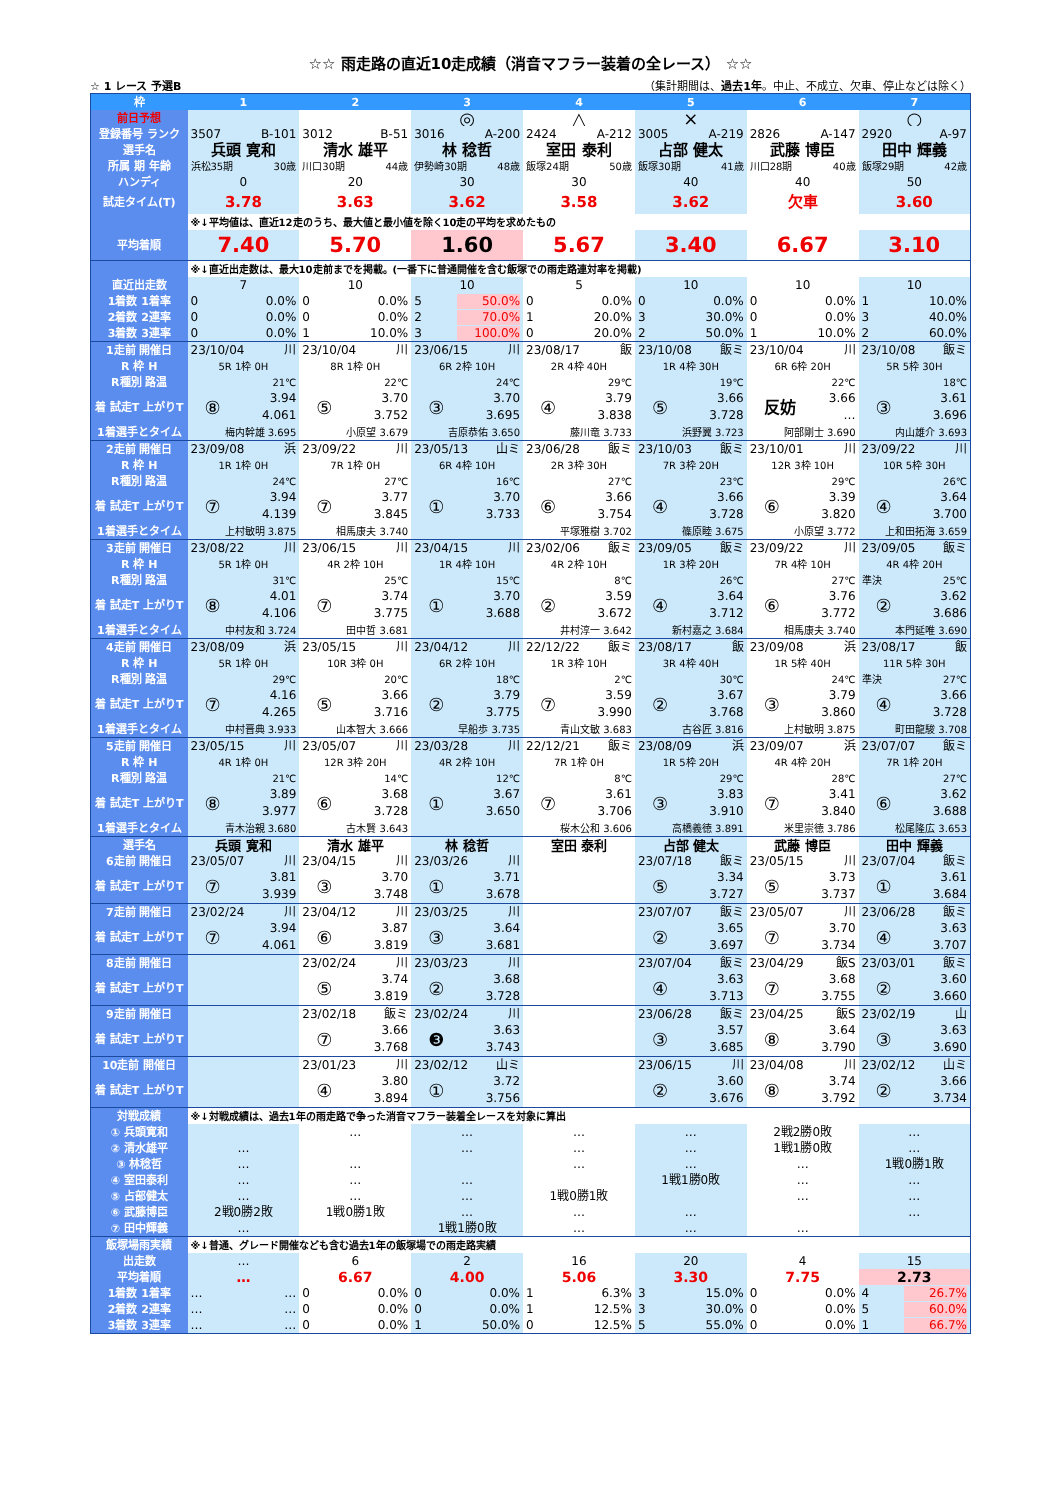☆☆ 雨走路の直近10走成績（消音マフラー装着の全レース） ☆☆
☆ 1 レース 予選B （集計期間は、過去1年。中止、不成立、欠車、停止などは除く）
| 枠 | 1 | 2 | 3 | 4 | 5 | 6 | 7 |
| --- | --- | --- | --- | --- | --- | --- | --- |
| 前日予想 | | | ◎ | △ | × | | ○ |
| 登録番号 ランク | 3507 B-101 | 3012 B-51 | 3016 A-200 | 2424 A-212 | 3005 A-219 | 2826 A-147 | 2920 A-97 |
| 選手名 | 兵頭 寛和 | 清水 雄平 | 林 稔哲 | 室田 泰利 | 占部 健太 | 武藤 博臣 | 田中 輝義 |
| 所属 期 年齢 | 浜松35期 30歳 | 川口30期 44歳 | 伊勢崎30期 48歳 | 飯塚24期 50歳 | 飯塚30期 41歳 | 川口28期 40歳 | 飯塚29期 42歳 |
| ハンディ | 0 | 20 | 30 | 30 | 40 | 40 | 50 |
| 試走タイム(T) | 3.78 | 3.63 | 3.62 | 3.58 | 3.62 | 欠車 | 3.60 |
| | ※↓平均値は、直近12走のうち、最大値と最小値を除く10走の平均を求めたもの | | | | | | |
| 平均着順 | 7.40 | 5.70 | 1.60 | 5.67 | 3.40 | 6.67 | 3.10 |
| | ※↓直近出走数は、最大10走前までを掲載。(一番下に普通開催を含む飯塚での雨走路連対率を掲載) | | | | | | |
| 直近出走数 | 7 | 10 | 10 | 5 | 10 | 10 | 10 |
| 1着数 1着率 | 0 0.0% | 0 0.0% | 5 50.0% | 0 0.0% | 0 0.0% | 0 0.0% | 1 10.0% |
| 2着数 2連率 | 0 0.0% | 0 0.0% | 2 70.0% | 1 20.0% | 3 30.0% | 0 0.0% | 3 40.0% |
| 3着数 3連率 | 0 0.0% | 1 10.0% | 3 100.0% | 0 20.0% | 2 50.0% | 1 10.0% | 2 60.0% |
| 1走前 開催日 | 23/10/04 川 | 23/10/04 川 | 23/06/15 川 | 23/08/17 飯 | 23/10/08 飯ミ | 23/10/04 川 | 23/10/08 飯ミ |
| R 枠 H | 5R 1枠 0H | 8R 1枠 0H | 6R 2枠 10H | 2R 4枠 40H | 1R 4枠 30H | 6R 6枠 20H | 5R 5枠 30H |
| R種別 路温 | 21℃ | 22℃ | 24℃ | 29℃ | 19℃ | 22℃ | 18℃ |
| 着 試走T 上がりT | ⑧ 3.94 4.061 | ⑤ 3.70 3.752 | ③ 3.70 3.695 | ④ 3.79 3.838 | ⑤ 3.66 3.728 | 反妨 3.66 … | ③ 3.61 3.696 |
| 1着選手とタイム | 梅内幹雄 3.695 | 小原望 3.679 | 吉原恭佑 3.650 | 藤川竜 3.733 | 浜野翼 3.723 | 阿部剛士 3.690 | 内山雄介 3.693 |
| 2走前 開催日 | 23/09/08 浜 | 23/09/22 川 | 23/05/13 山ミ | 23/06/28 飯ミ | 23/10/03 飯ミ | 23/10/01 川 | 23/09/22 川 |
| R 枠 H | 1R 1枠 0H | 7R 1枠 0H | 6R 4枠 10H | 2R 3枠 30H | 7R 3枠 20H | 12R 3枠 10H | 10R 5枠 30H |
| R種別 路温 | 24℃ | 27℃ | 16℃ | 27℃ | 23℃ | 29℃ | 26℃ |
| 着 試走T 上がりT | ⑦ 3.94 4.139 | ⑦ 3.77 3.845 | ① 3.70 3.733 | ⑥ 3.66 3.754 | ④ 3.66 3.728 | ⑥ 3.39 3.820 | ④ 3.64 3.700 |
| 1着選手とタイム | 上村敏明 3.875 | 相馬康夫 3.740 | | 平塚雅樹 3.702 | 篠原睦 3.675 | 小原望 3.772 | 上和田拓海 3.659 |
| 3走前 開催日 | 23/08/22 川 | 23/06/15 川 | 23/04/15 川 | 23/02/06 飯ミ | 23/09/05 飯ミ | 23/09/22 川 | 23/09/05 飯ミ |
| R 枠 H | 5R 1枠 0H | 4R 2枠 10H | 1R 4枠 10H | 4R 2枠 10H | 1R 3枠 20H | 7R 4枠 10H | 4R 4枠 20H |
| R種別 路温 | 31℃ | 25℃ | 15℃ | 8℃ | 26℃ | 27℃ | 準決 25℃ |
| 着 試走T 上がりT | ⑧ 4.01 4.106 | ⑦ 3.74 3.775 | ① 3.70 3.688 | ② 3.59 3.672 | ④ 3.64 3.712 | ⑥ 3.76 3.772 | ② 3.62 3.686 |
| 1着選手とタイム | 中村友和 3.724 | 田中哲 3.681 | | 井村淳一 3.642 | 新村嘉之 3.684 | 相馬康夫 3.740 | 本門延唯 3.690 |
| 4走前 開催日 | 23/08/09 浜 | 23/05/15 川 | 23/04/12 川 | 22/12/22 飯ミ | 23/08/17 飯 | 23/09/08 浜 | 23/08/17 飯 |
| R 枠 H | 5R 1枠 0H | 10R 3枠 0H | 6R 2枠 10H | 1R 3枠 10H | 3R 4枠 40H | 1R 5枠 40H | 11R 5枠 30H |
| R種別 路温 | 29℃ | 20℃ | 18℃ | 2℃ | 30℃ | 24℃ | 準決 27℃ |
| 着 試走T 上がりT | ⑦ 4.16 4.265 | ⑤ 3.66 3.716 | ② 3.79 3.775 | ⑦ 3.59 3.990 | ② 3.67 3.768 | ③ 3.79 3.860 | ④ 3.66 3.728 |
| 1着選手とタイム | 中村晋典 3.933 | 山本智大 3.666 | 早船歩 3.735 | 青山文敏 3.683 | 古谷匠 3.816 | 上村敏明 3.875 | 町田龍駿 3.708 |
| 5走前 開催日 | 23/05/15 川 | 23/05/07 川 | 23/03/28 川 | 22/12/21 飯ミ | 23/08/09 浜 | 23/09/07 浜 | 23/07/07 飯ミ |
| R 枠 H | 4R 1枠 0H | 12R 3枠 20H | 4R 2枠 10H | 7R 1枠 0H | 1R 5枠 20H | 4R 4枠 20H | 7R 1枠 20H |
| R種別 路温 | 21℃ | 14℃ | 12℃ | 8℃ | 29℃ | 28℃ | 27℃ |
| 着 試走T 上がりT | ⑧ 3.89 3.977 | ⑥ 3.68 3.728 | ① 3.67 3.650 | ⑦ 3.61 3.706 | ③ 3.83 3.910 | ⑦ 3.41 3.840 | ⑥ 3.62 3.688 |
| 1着選手とタイム | 青木治親 3.680 | 古木賢 3.643 | | 桜木公和 3.606 | 高橋義徳 3.891 | 米里崇徳 3.786 | 松尾隆広 3.653 |
| 選手名 | 兵頭 寛和 | 清水 雄平 | 林 稔哲 | 室田 泰利 | 占部 健太 | 武藤 博臣 | 田中 輝義 |
| 6走前 開催日 | 23/05/07 川 | 23/04/15 川 | 23/03/26 川 | | 23/07/18 飯ミ | 23/05/15 川 | 23/07/04 飯ミ |
| 着 試走T 上がりT | ⑦ 3.81 3.939 | ③ 3.70 3.748 | ① 3.71 3.678 | | ⑤ 3.34 3.727 | ⑤ 3.73 3.737 | ① 3.61 3.684 |
| 7走前 開催日 | 23/02/24 川 | 23/04/12 川 | 23/03/25 川 | | 23/07/07 飯ミ | 23/05/07 川 | 23/06/28 飯ミ |
| 着 試走T 上がりT | ⑦ 3.94 4.061 | ⑥ 3.87 3.819 | ③ 3.64 3.681 | | ② 3.65 3.697 | ⑦ 3.70 3.734 | ④ 3.63 3.707 |
| 8走前 開催日 | | 23/02/24 川 | 23/03/23 川 | | 23/07/04 飯ミ | 23/04/29 飯S | 23/03/01 飯ミ |
| 着 試走T 上がりT | | ⑤ 3.74 3.819 | ② 3.68 3.728 | | ④ 3.63 3.713 | ⑦ 3.68 3.755 | ② 3.60 3.660 |
| 9走前 開催日 | | 23/02/18 飯ミ | 23/02/24 川 | | 23/06/28 飯ミ | 23/04/25 飯S | 23/02/19 山 |
| 着 試走T 上がりT | | ⑦ 3.66 3.768 | ❸ 3.63 3.743 | | ③ 3.57 3.685 | ⑧ 3.64 3.790 | ③ 3.63 3.690 |
| 10走前 開催日 | | 23/01/23 川 | 23/02/12 山ミ | | 23/06/15 川 | 23/04/08 川 | 23/02/12 山ミ |
| 着 試走T 上がりT | | ④ 3.80 3.894 | ① 3.72 3.756 | | ② 3.60 3.676 | ⑧ 3.74 3.792 | ② 3.66 3.734 |
| 対戦成績 | ※↓対戦成績は、過去1年の雨走路で争った消音マフラー装着全レースを対象に算出 | | | | | | |
| ① 兵頭寛和 | | … | … | … | … | 2戦2勝0敗 | … |
| ② 清水雄平 | … | | … | … | … | 1戦1勝0敗 | … |
| ③ 林稔哲 | … | … | | … | … | … | 1戦0勝1敗 |
| ④ 室田泰利 | … | … | … | | 1戦1勝0敗 | … | … |
| ⑤ 占部健太 | … | … | … | 1戦0勝1敗 | | … | … |
| ⑥ 武藤博臣 | 2戦0勝2敗 | 1戦0勝1敗 | … | … | … | | … |
| ⑦ 田中輝義 | … | | 1戦1勝0敗 | … | … | … | |
| 飯塚場雨実績 | ※↓普通、グレード開催なども含む過去1年の飯塚場での雨走路実績 | | | | | | |
| 出走数 | … | 6 | 2 | 16 | 20 | 4 | 15 |
| 平均着順 | … | 6.67 | 4.00 | 5.06 | 3.30 | 7.75 | 2.73 |
| 1着数 1着率 | … … | 0 0.0% | 0 0.0% | 1 6.3% | 3 15.0% | 0 0.0% | 4 26.7% |
| 2着数 2連率 | … … | 0 0.0% | 0 0.0% | 1 12.5% | 3 30.0% | 0 0.0% | 5 60.0% |
| 3着数 3連率 | … … | 0 0.0% | 1 50.0% | 0 12.5% | 5 55.0% | 0 0.0% | 1 66.7% |